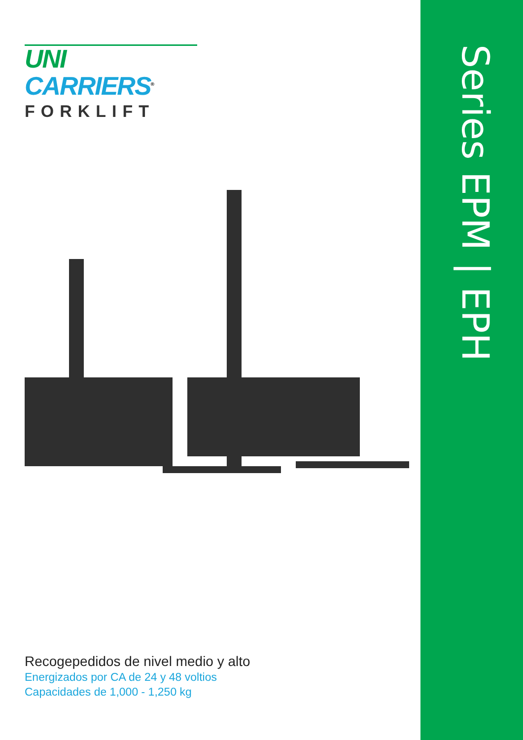Series EPM | EPH
UNI CARRIERS<sup>®</sup>
FORKLIFT
Recogepedidos de nivel medio y alto
Energizados por CA de 24 y 48 voltios
Capacidades de 1,000 - 1,250 kg